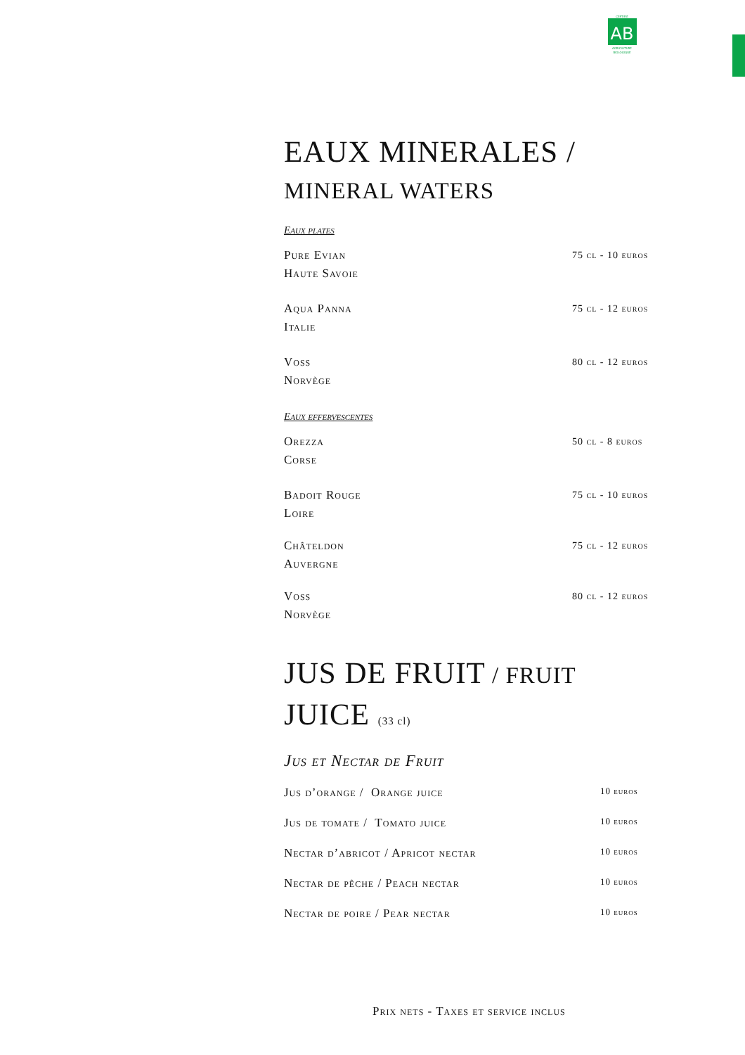CERTIFIÉ
AB
AGRICULTURE
BIOLOGIQUE
EAUX MINERALES /
MINERAL WATERS
Eaux plates
Pure Evian
Haute Savoie
75 cl - 10 euros
Aqua Panna
Italie
75 cl - 12 euros
Voss
Norvège
80 cl - 12 euros
Eaux effervescentes
Orezza
Corse
50 cl - 8 euros
Badoit Rouge
Loire
75 cl - 10 euros
Châteldon
Auvergne
75 cl - 12 euros
Voss
Norvège
80 cl - 12 euros
JUS DE FRUIT / FRUIT
JUICE (33 cl)
Jus et Nectar de Fruit
Jus d’orange / Orange juice
10 euros
Jus de tomate / Tomato juice
10 euros
Nectar d’abricot / Apricot nectar
10 euros
Nectar de pêche / Peach nectar
10 euros
Nectar de poire / Pear nectar
10 euros
Prix nets - Taxes et service inclus